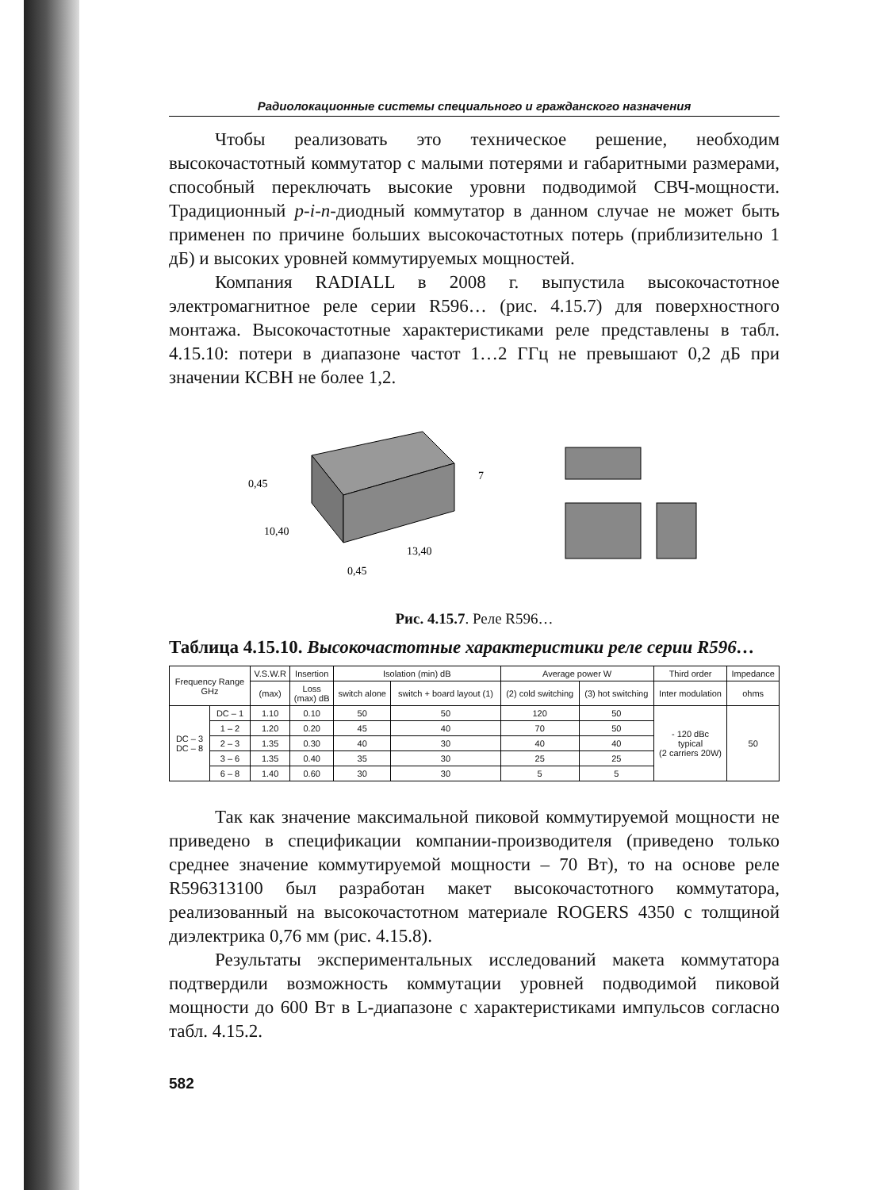Радиолокационные системы специального и гражданского назначения
Чтобы реализовать это техническое решение, необходим высокочастотный коммутатор с малыми потерями и габаритными размерами, способный переключать высокие уровни подводимой СВЧ-мощности. Традиционный p-i-n-диодный коммутатор в данном случае не может быть применен по причине больших высокочастотных потерь (приблизительно 1 дБ) и высоких уровней коммутируемых мощностей.
Компания RADIALL в 2008 г. выпустила высокочастотное электромагнитное реле серии R596… (рис. 4.15.7) для поверхностного монтажа. Высокочастотные характеристиками реле представлены в табл. 4.15.10: потери в диапазоне частот 1…2 ГГц не превышают 0,2 дБ при значении КСВН не более 1,2.
0,45
10,40
13,40
0,45
7
Рис. 4.15.7. Реле R596…
Таблица 4.15.10. Высокочастотные характеристики реле серии R596…
| Frequency Range GHz | | V.S.W.R | Insertion | Isolation (min) dB | | Average power W | | Third order | Impedance |
| --- | --- | --- | --- | --- | --- | --- | --- | --- | --- |
| | | (max) | Loss (max) dB | switch alone | switch + board layout (1) | (2) cold switching | (3) hot switching | Inter modulation | ohms |
| DC – 3 DC – 8 | DC – 1 | 1.10 | 0.10 | 50 | 50 | 120 | 50 | - 120 dBc typical (2 carriers 20W) | 50 |
| | 1 – 2 | 1.20 | 0.20 | 45 | 40 | 70 | 50 | | |
| | 2 – 3 | 1.35 | 0.30 | 40 | 30 | 40 | 40 | | |
| | 3 – 6 | 1.35 | 0.40 | 35 | 30 | 25 | 25 | | |
| | 6 – 8 | 1.40 | 0.60 | 30 | 30 | 5 | 5 | | |
Так как значение максимальной пиковой коммутируемой мощности не приведено в спецификации компании-производителя (приведено только среднее значение коммутируемой мощности – 70 Вт), то на основе реле R596313100 был разработан макет высокочастотного коммутатора, реализованный на высокочастотном материале ROGERS 4350 с толщиной диэлектрика 0,76 мм (рис. 4.15.8).
Результаты экспериментальных исследований макета коммутатора подтвердили возможность коммутации уровней подводимой пиковой мощности до 600 Вт в L-диапазоне с характеристиками импульсов согласно табл. 4.15.2.
582